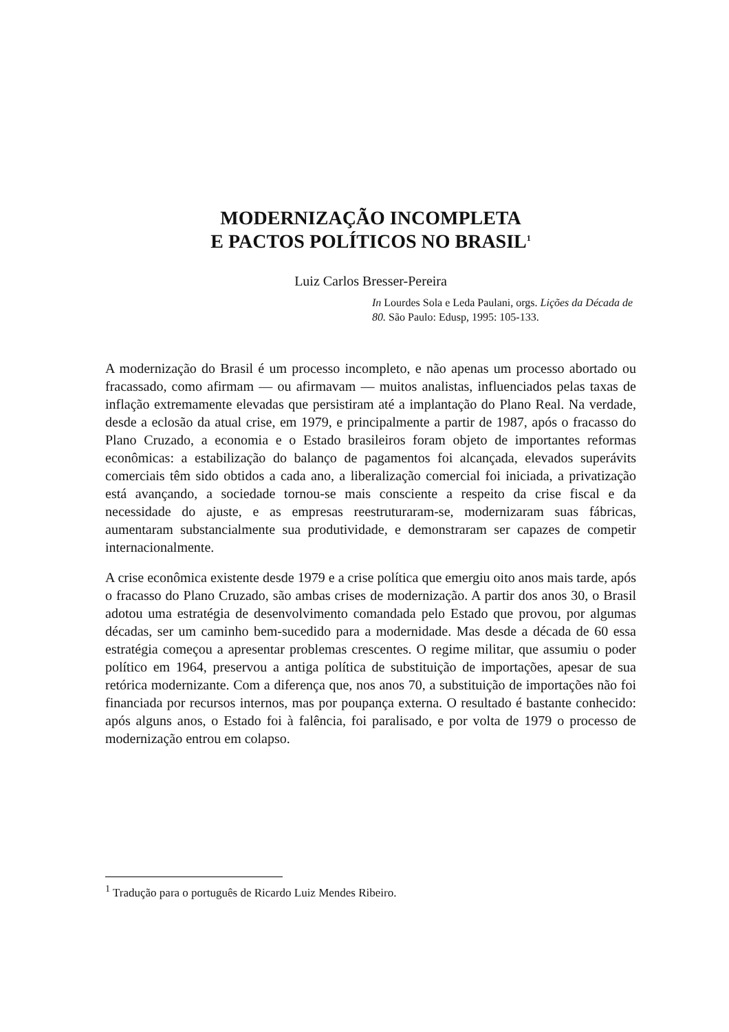MODERNIZAÇÃO INCOMPLETA
E PACTOS POLÍTICOS NO BRASIL<sup>1</sup>
Luiz Carlos Bresser-Pereira
In Lourdes Sola e Leda Paulani, orgs. Lições da Década de 80. São Paulo: Edusp, 1995: 105-133.
A modernização do Brasil é um processo incompleto, e não apenas um processo abortado ou fracassado, como afirmam — ou afirmavam — muitos analistas, influenciados pelas taxas de inflação extremamente elevadas que persistiram até a implantação do Plano Real. Na verdade, desde a eclosão da atual crise, em 1979, e principalmente a partir de 1987, após o fracasso do Plano Cruzado, a economia e o Estado brasileiros foram objeto de importantes reformas econômicas: a estabilização do balanço de pagamentos foi alcançada, elevados superávits comerciais têm sido obtidos a cada ano, a liberalização comercial foi iniciada, a privatização está avançando, a sociedade tornou-se mais consciente a respeito da crise fiscal e da necessidade do ajuste, e as empresas reestruturaram-se, modernizaram suas fábricas, aumentaram substancialmente sua produtividade, e demonstraram ser capazes de competir internacionalmente.
A crise econômica existente desde 1979 e a crise política que emergiu oito anos mais tarde, após o fracasso do Plano Cruzado, são ambas crises de modernização. A partir dos anos 30, o Brasil adotou uma estratégia de desenvolvimento comandada pelo Estado que provou, por algumas décadas, ser um caminho bem-sucedido para a modernidade. Mas desde a década de 60 essa estratégia começou a apresentar problemas crescentes. O regime militar, que assumiu o poder político em 1964, preservou a antiga política de substituição de importações, apesar de sua retórica modernizante. Com a diferença que, nos anos 70, a substituição de importações não foi financiada por recursos internos, mas por poupança externa. O resultado é bastante conhecido: após alguns anos, o Estado foi à falência, foi paralisado, e por volta de 1979 o processo de modernização entrou em colapso.
<sup>1</sup> Tradução para o português de Ricardo Luiz Mendes Ribeiro.